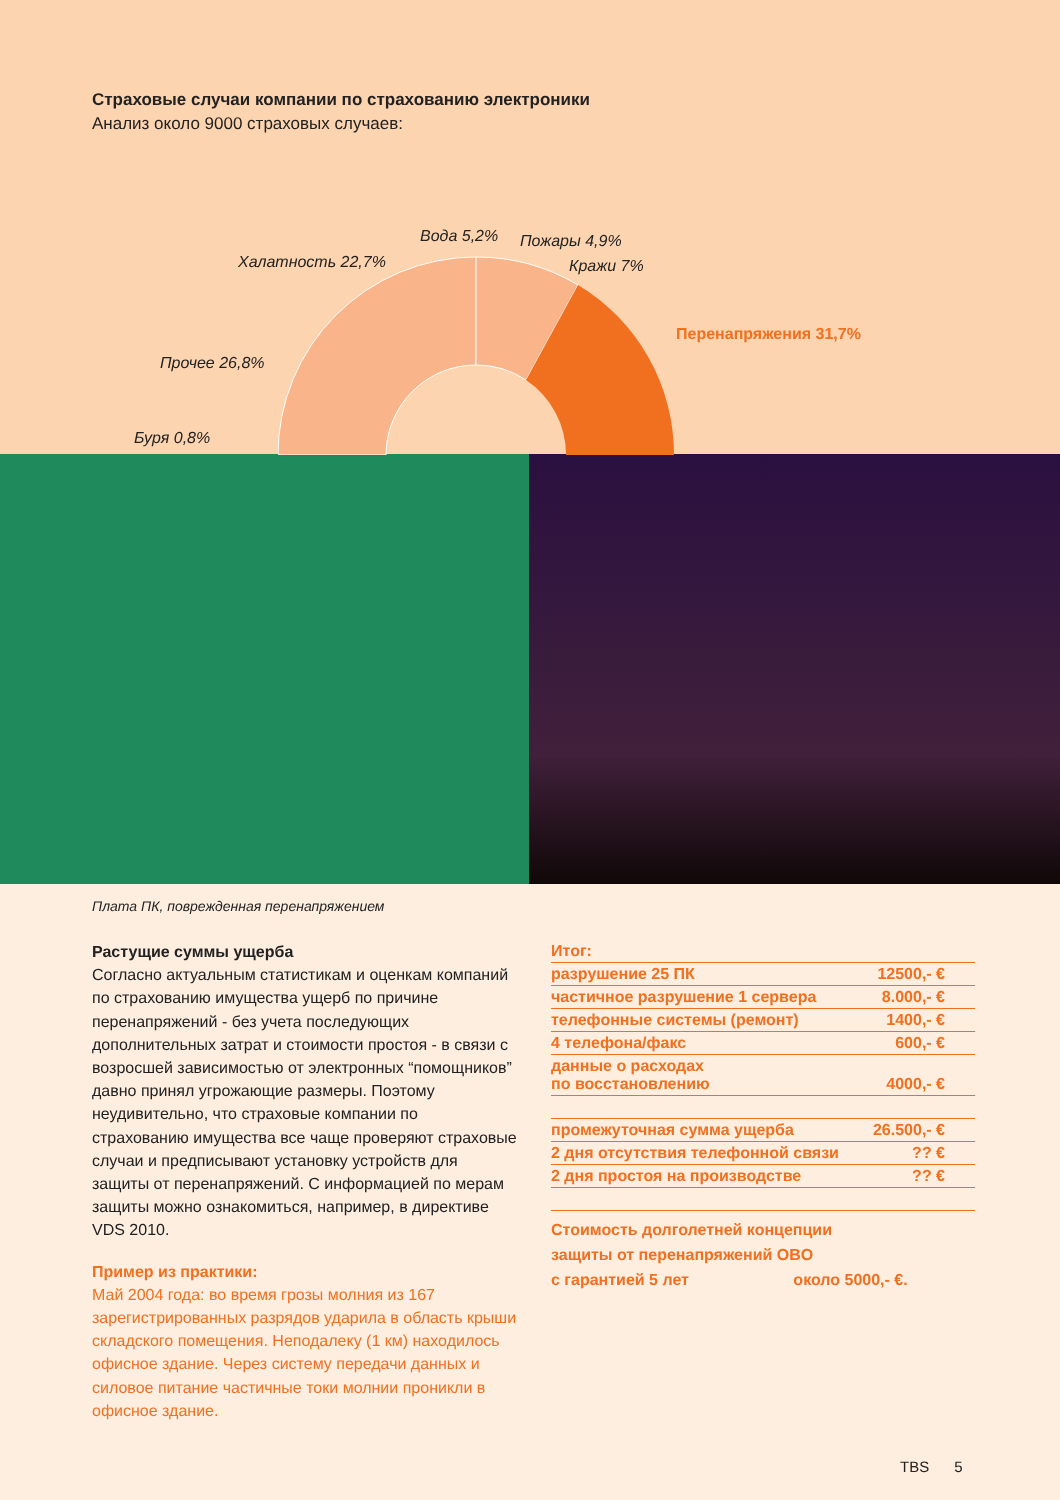Страховые случаи компании по страхованию электроники
Анализ около 9000 страховых случаев:
Вода 5,2% Пожары 4,9%
Халатность 22,7% Кражи 7%
Перенапряжения 31,7%
Прочее 26,8%
Буря 0,8%
Плата ПК, поврежденная перенапряжением
Растущие суммы ущерба
Согласно актуальным статистикам и оценкам компаний по страхованию имущества ущерб по причине перенапряжений - без учета последующих дополнительных затрат и стоимости простоя - в связи с возросшей зависимостью от электронных “помощников” давно принял угрожающие размеры. Поэтому неудивительно, что страховые компании по страхованию имущества все чаще проверяют страховые случаи и предписывают установку устройств для защиты от перенапряжений. С информацией по мерам защиты можно ознакомиться, например, в директиве VDS 2010.
Пример из практики:
Май 2004 года: во время грозы молния из 167 зарегистрированных разрядов ударила в область крыши складского помещения. Неподалеку (1 км) находилось офисное здание. Через систему передачи данных и силовое питание частичные токи молнии проникли в офисное здание.
| Итог: | |
| разрушение 25 ПК | 12500,- € |
| частичное разрушение 1 сервера | 8.000,- € |
| телефонные системы (ремонт) | 1400,- € |
| 4 телефона/факс | 600,- € |
| данные о расходах по восстановлению | 4000,- € |
| промежуточная сумма ущерба | 26.500,- € |
| 2 дня отсутствия телефонной связи | ?? € |
| 2 дня простоя на производстве | ?? € |
Стоимость долголетней концепции
защиты от перенапряжений OBO
с гарантией 5 лет около 5000,- €.
TBS 5